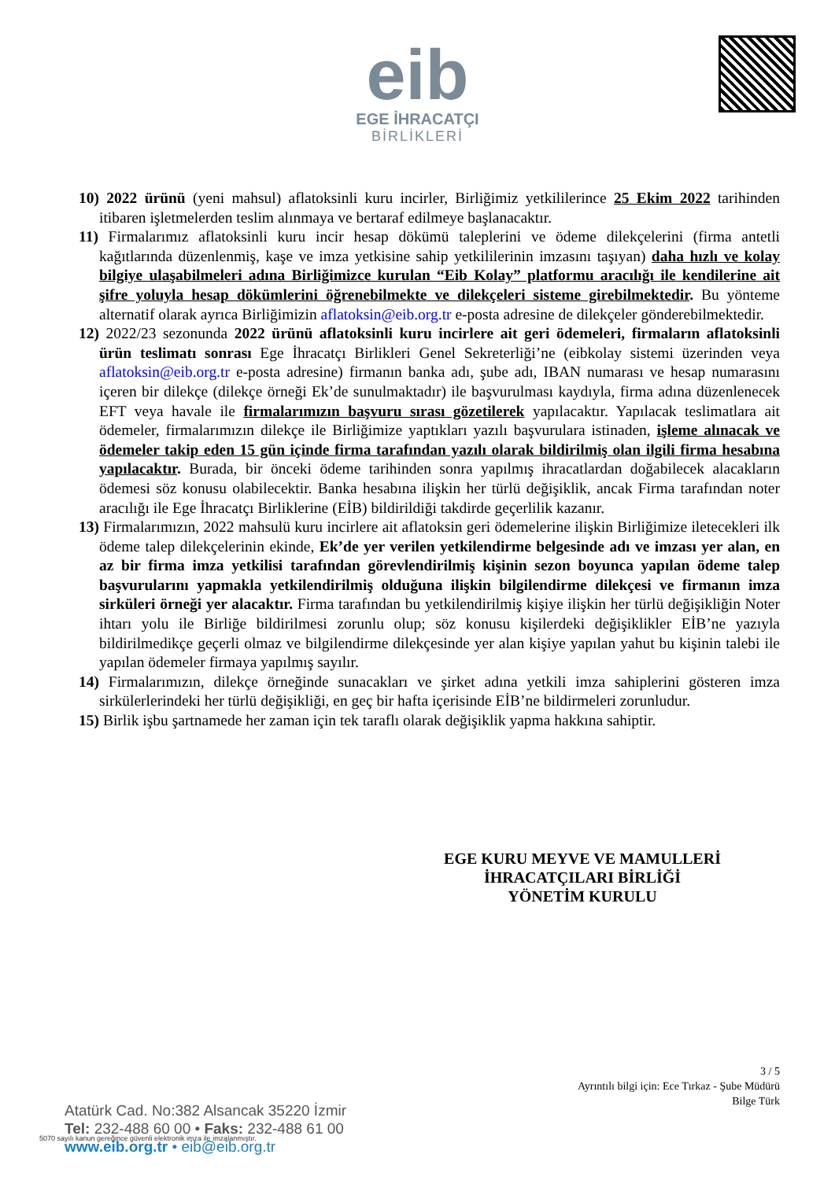eib
EGE İHRACATÇI
BİRLİKLERİ
10) 2022 ürünü (yeni mahsul) aflatoksinli kuru incirler, Birliğimiz yetkililerince 25 Ekim 2022 tarihinden itibaren işletmelerden teslim alınmaya ve bertaraf edilmeye başlanacaktır.
11) Firmalarımız aflatoksinli kuru incir hesap dökümü taleplerini ve ödeme dilekçelerini (firma antetli kağıtlarında düzenlenmiş, kaşe ve imza yetkisine sahip yetkililerinin imzasını taşıyan) daha hızlı ve kolay bilgiye ulaşabilmeleri adına Birliğimizce kurulan “Eib Kolay” platformu aracılığı ile kendilerine ait şifre yoluyla hesap dökümlerini öğrenebilmekte ve dilekçeleri sisteme girebilmektedir. Bu yönteme alternatif olarak ayrıca Birliğimizin aflatoksin@eib.org.tr e-posta adresine de dilekçeler gönderebilmektedir.
12) 2022/23 sezonunda 2022 ürünü aflatoksinli kuru incirlere ait geri ödemeleri, firmaların aflatoksinli ürün teslimatı sonrası Ege İhracatçı Birlikleri Genel Sekreterliği’ne (eibkolay sistemi üzerinden veya aflatoksin@eib.org.tr e-posta adresine) firmanın banka adı, şube adı, IBAN numarası ve hesap numarasını içeren bir dilekçe (dilekçe örneği Ek’de sunulmaktadır) ile başvurulması kaydıyla, firma adına düzenlenecek EFT veya havale ile firmalarımızın başvuru sırası gözetilerek yapılacaktır. Yapılacak teslimatlara ait ödemeler, firmalarımızın dilekçe ile Birliğimize yaptıkları yazılı başvurulara istinaden, işleme alınacak ve ödemeler takip eden 15 gün içinde firma tarafından yazılı olarak bildirilmiş olan ilgili firma hesabına yapılacaktır. Burada, bir önceki ödeme tarihinden sonra yapılmış ihracatlardan doğabilecek alacakların ödemesi söz konusu olabilecektir. Banka hesabına ilişkin her türlü değişiklik, ancak Firma tarafından noter aracılığı ile Ege İhracatçı Birliklerine (EİB) bildirildiği takdirde geçerlilik kazanır.
13) Firmalarımızın, 2022 mahsulü kuru incirlere ait aflatoksin geri ödemelerine ilişkin Birliğimize iletecekleri ilk ödeme talep dilekçelerinin ekinde, Ek’de yer verilen yetkilendirme belgesinde adı ve imzası yer alan, en az bir firma imza yetkilisi tarafından görevlendirilmiş kişinin sezon boyunca yapılan ödeme talep başvurularını yapmakla yetkilendirilmiş olduğuna ilişkin bilgilendirme dilekçesi ve firmanın imza sirküleri örneği yer alacaktır. Firma tarafından bu yetkilendirilmiş kişiye ilişkin her türlü değişikliğin Noter ihtarı yolu ile Birliğe bildirilmesi zorunlu olup; söz konusu kişilerdeki değişiklikler EİB’ne yazıyla bildirilmedikçe geçerli olmaz ve bilgilendirme dilekçesinde yer alan kişiye yapılan yahut bu kişinin talebi ile yapılan ödemeler firmaya yapılmış sayılır.
14) Firmalarımızın, dilekçe örneğinde sunacakları ve şirket adına yetkili imza sahiplerini gösteren imza sirkülerlerindeki her türlü değişikliği, en geç bir hafta içerisinde EİB’ne bildirmeleri zorunludur.
15) Birlik işbu şartnamede her zaman için tek taraflı olarak değişiklik yapma hakkına sahiptir.
EGE KURU MEYVE VE MAMULLERİ
İHRACATÇILARI BİRLİĞİ
YÖNETİM KURULU
3 / 5
Ayrıntılı bilgi için: Ece Tırkaz - Şube Müdürü
Bilge Türk
Atatürk Cad. No:382 Alsancak 35220 İzmir
Tel: 232-488 60 00 • Faks: 232-488 61 00
www.eib.org.tr • eib@eib.org.tr
5070 sayılı kanun gereğince güvenli elektronik imza ile imzalanmıştır.